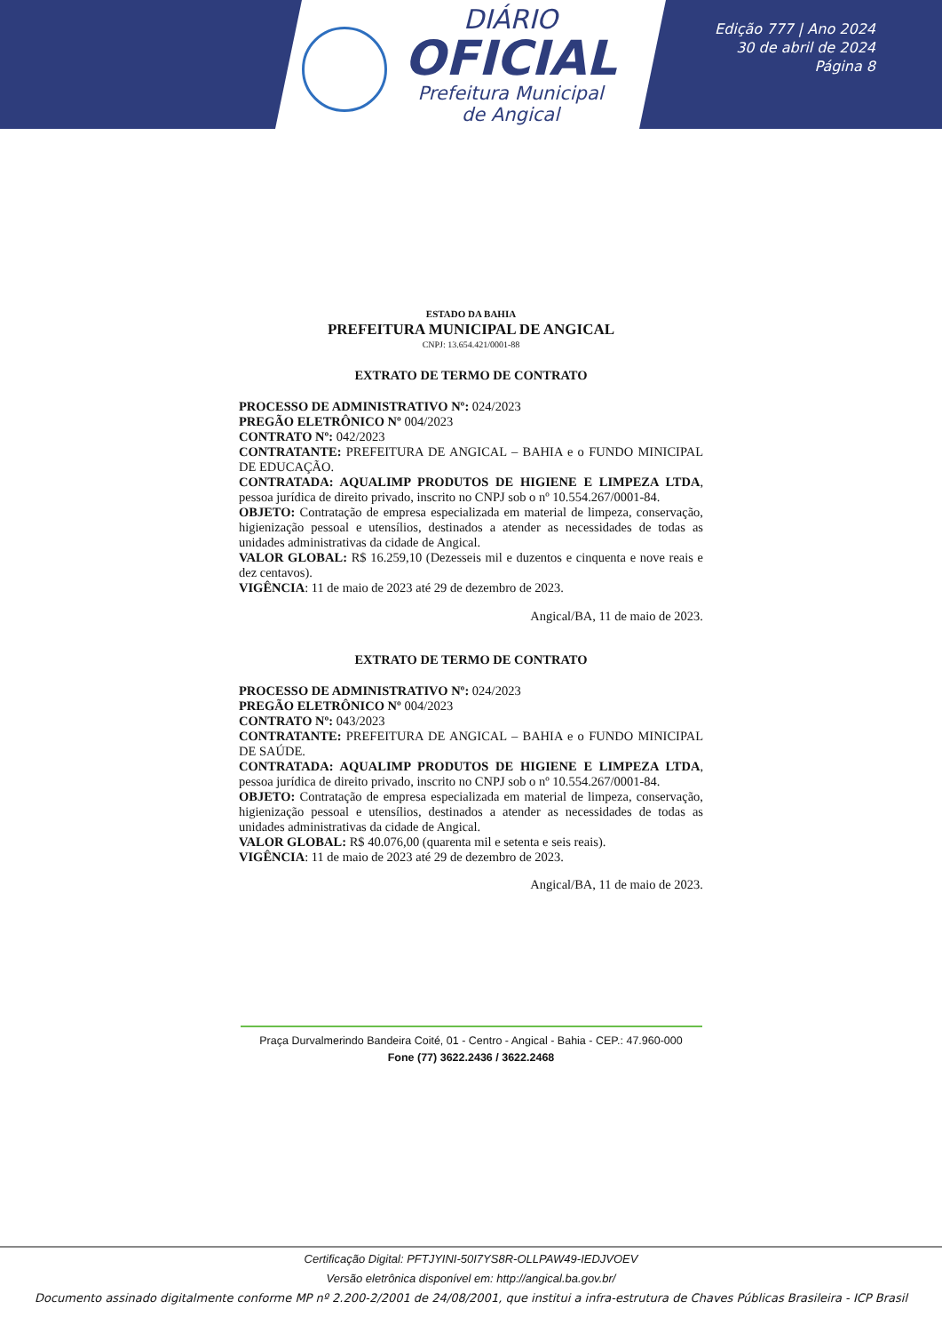DIÁRIO
OFICIAL
Prefeitura Municipal
de Angical
Edição 777 | Ano 2024
30 de abril de 2024
Página 8
ESTADO DA BAHIA
PREFEITURA MUNICIPAL DE ANGICAL
CNPJ: 13.654.421/0001-88
EXTRATO DE TERMO DE CONTRATO
PROCESSO DE ADMINISTRATIVO Nº: 024/2023
PREGÃO ELETRÔNICO Nº 004/2023
CONTRATO Nº: 042/2023
CONTRATANTE: PREFEITURA DE ANGICAL – BAHIA e o FUNDO MINICIPAL DE EDUCAÇÃO.
CONTRATADA: AQUALIMP PRODUTOS DE HIGIENE E LIMPEZA LTDA, pessoa jurídica de direito privado, inscrito no CNPJ sob o nº 10.554.267/0001-84.
OBJETO: Contratação de empresa especializada em material de limpeza, conservação, higienização pessoal e utensílios, destinados a atender as necessidades de todas as unidades administrativas da cidade de Angical.
VALOR GLOBAL: R$ 16.259,10 (Dezesseis mil e duzentos e cinquenta e nove reais e dez centavos).
VIGÊNCIA: 11 de maio de 2023 até 29 de dezembro de 2023.
Angical/BA, 11 de maio de 2023.
EXTRATO DE TERMO DE CONTRATO
PROCESSO DE ADMINISTRATIVO Nº: 024/2023
PREGÃO ELETRÔNICO Nº 004/2023
CONTRATO Nº: 043/2023
CONTRATANTE: PREFEITURA DE ANGICAL – BAHIA e o FUNDO MINICIPAL DE SAÚDE.
CONTRATADA: AQUALIMP PRODUTOS DE HIGIENE E LIMPEZA LTDA, pessoa jurídica de direito privado, inscrito no CNPJ sob o nº 10.554.267/0001-84.
OBJETO: Contratação de empresa especializada em material de limpeza, conservação, higienização pessoal e utensílios, destinados a atender as necessidades de todas as unidades administrativas da cidade de Angical.
VALOR GLOBAL: R$ 40.076,00 (quarenta mil e setenta e seis reais).
VIGÊNCIA: 11 de maio de 2023 até 29 de dezembro de 2023.
Angical/BA, 11 de maio de 2023.
Praça Durvalmerindo Bandeira Coité, 01 - Centro - Angical - Bahia - CEP.: 47.960-000
Fone (77) 3622.2436 / 3622.2468
Certificação Digital: PFTJYINI-50I7YS8R-OLLPAW49-IEDJVOEV
Versão eletrônica disponível em: http://angical.ba.gov.br/
Documento assinado digitalmente conforme MP nº 2.200-2/2001 de 24/08/2001, que institui a infra-estrutura de Chaves Públicas Brasileira - ICP Brasil